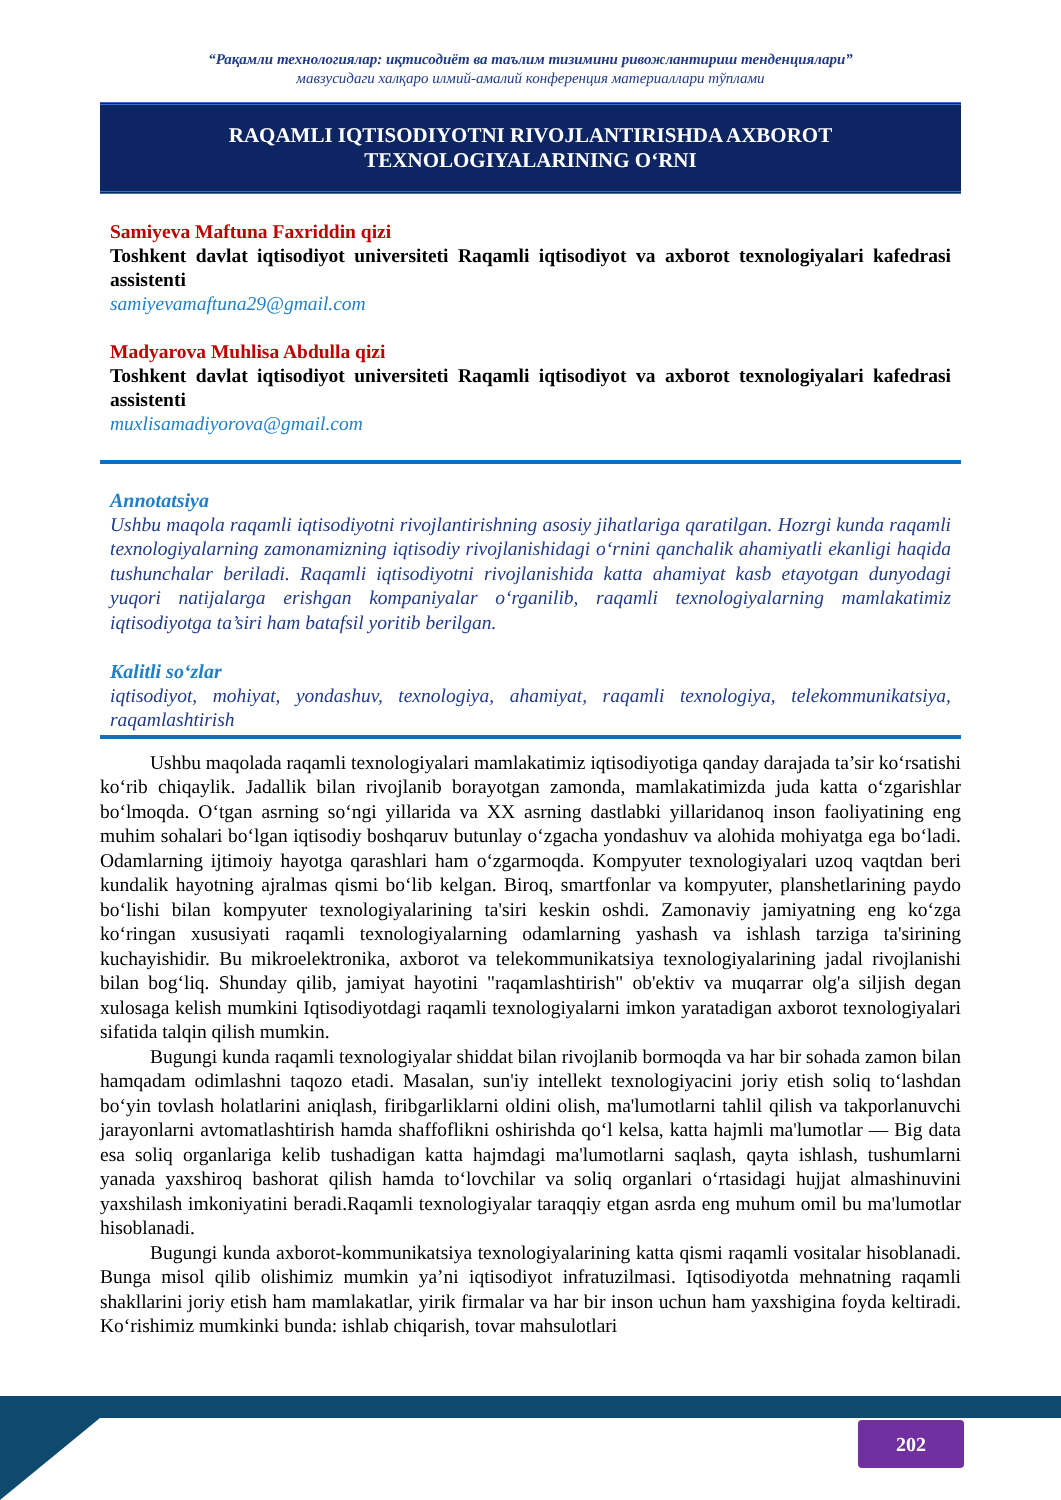“Рақамли технологиялар: иқтисодиёт ва таълим тизимини ривожлантириш тенденциялари”
мавзусидаги халқаро илмий-амалий конференция материаллари тўплами
RAQAMLI IQTISODIYOTNI RIVOJLANTIRISHDA AXBOROT
TEXNOLOGIYALARINING O‘RNI
Samiyeva Maftuna Faxriddin qizi
Toshkent davlat iqtisodiyot universiteti Raqamli iqtisodiyot va axborot texnologiyalari kafedrasi assistenti
samiyevamaftuna29@gmail.com
Madyarova Muhlisa Abdulla qizi
Toshkent davlat iqtisodiyot universiteti Raqamli iqtisodiyot va axborot texnologiyalari kafedrasi assistenti
muxlisamadiyorova@gmail.com
Annotatsiya
Ushbu maqola raqamli iqtisodiyotni rivojlantirishning asosiy jihatlariga qaratilgan. Hozrgi kunda raqamli texnologiyalarning zamonamizning iqtisodiy rivojlanishidagi o‘rnini qanchalik ahamiyatli ekanligi haqida tushunchalar beriladi. Raqamli iqtisodiyotni rivojlanishida katta ahamiyat kasb etayotgan dunyodagi yuqori natijalarga erishgan kompaniyalar o‘rganilib, raqamli texnologiyalarning mamlakatimiz iqtisodiyotga ta’siri ham batafsil yoritib berilgan.
Kalitli so‘zlar
iqtisodiyot, mohiyat, yondashuv, texnologiya, ahamiyat, raqamli texnologiya, telekommunikatsiya, raqamlashtirish
Ushbu maqolada raqamli texnologiyalari mamlakatimiz iqtisodiyotiga qanday darajada ta’sir ko‘rsatishi ko‘rib chiqaylik. Jadallik bilan rivojlanib borayotgan zamonda, mamlakatimizda juda katta o‘zgarishlar bo‘lmoqda. O‘tgan asrning so‘ngi yillarida va XX asrning dastlabki yillaridanoq inson faoliyatining eng muhim sohalari bo‘lgan iqtisodiy boshqaruv butunlay o‘zgacha yondashuv va alohida mohiyatga ega bo‘ladi. Odamlarning ijtimoiy hayotga qarashlari ham o‘zgarmoqda. Kompyuter texnologiyalari uzoq vaqtdan beri kundalik hayotning ajralmas qismi bo‘lib kelgan. Biroq, smartfonlar va kompyuter, planshetlarining paydo bo‘lishi bilan kompyuter texnologiyalarining ta'siri keskin oshdi. Zamonaviy jamiyatning eng ko‘zga ko‘ringan xususiyati raqamli texnologiyalarning odamlarning yashash va ishlash tarziga ta'sirining kuchayishidir. Bu mikroelektronika, axborot va telekommunikatsiya texnologiyalarining jadal rivojlanishi bilan bog‘liq. Shunday qilib, jamiyat hayotini "raqamlashtirish" ob'ektiv va muqarrar olg'a siljish degan xulosaga kelish mumkini Iqtisodiyotdagi raqamli texnologiyalarni imkon yaratadigan axborot texnologiyalari sifatida talqin qilish mumkin.
Bugungi kunda raqamli texnologiyalar shiddat bilan rivojlanib bormoqda va har bir sohada zamon bilan hamqadam odimlashni taqozo etadi. Masalan, sun'iy intellekt texnologiyacini joriy etish soliq to‘lashdan bo‘yin tovlash holatlarini aniqlash, firibgarliklarni oldini olish, ma'lumotlarni tahlil qilish va takporlanuvchi jarayonlarni avtomatlashtirish hamda shaffoflikni oshirishda qo‘l kelsa, katta hajmli ma'lumotlar — Big data esa soliq organlariga kelib tushadigan katta hajmdagi ma'lumotlarni saqlash, qayta ishlash, tushumlarni yanada yaxshiroq bashorat qilish hamda to‘lovchilar va soliq organlari o‘rtasidagi hujjat almashinuvini yaxshilash imkoniyatini beradi.Raqamli texnologiyalar taraqqiy etgan asrda eng muhum omil bu ma'lumotlar hisoblanadi.
Bugungi kunda axborot-kommunikatsiya texnologiyalarining katta qismi raqamli vositalar hisoblanadi. Bunga misol qilib olishimiz mumkin ya’ni iqtisodiyot infratuzilmasi. Iqtisodiyotda mehnatning raqamli shakllarini joriy etish ham mamlakatlar, yirik firmalar va har bir inson uchun ham yaxshigina foyda keltiradi. Ko‘rishimiz mumkinki bunda: ishlab chiqarish, tovar mahsulotlari
202